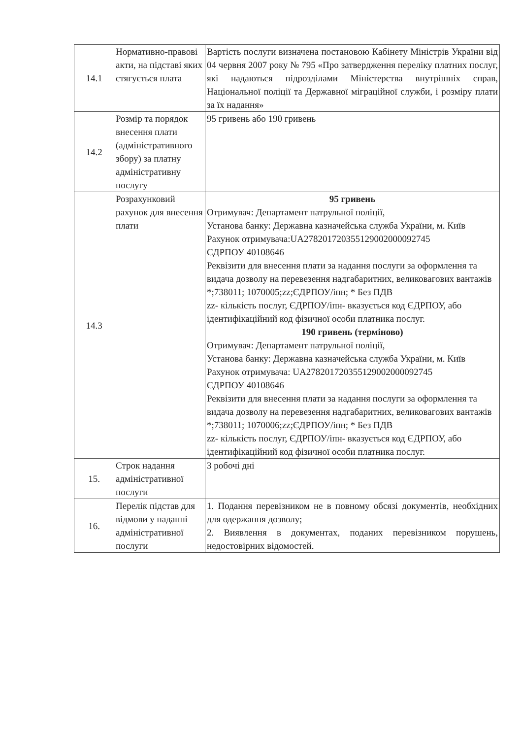| 14.1 | Нормативно-правові акти, на підставі яких стягується плата | Вартість послуги визначена постановою Кабінету Міністрів України від 04 червня 2007 року № 795 «Про затвердження переліку платних послуг, які надаються підрозділами Міністерства внутрішніх справ, Національної поліції та Державної міграційної служби, і розміру плати за їх надання» |
| 14.2 | Розмір та порядок внесення плати (адміністративного збору) за платну адміністративну послугу | 95 гривень або 190 гривень |
| 14.3 | Розрахунковий рахунок для внесення плати | 95 гривень Отримувач: Департамент патрульної поліції, Установа банку: Державна казначейська служба України, м. Київ Рахунок отримувача:UA278201720355129002000092745 ЄДРПОУ 40108646 Реквізити для внесення плати за надання послуги за оформлення та видача дозволу на перевезення надгабаритних, великовагових вантажів *;738011; 1070005;zz;ЄДРПОУ/іпн; * Без ПДВ zz- кількість послуг, ЄДРПОУ/іпн- вказується код ЄДРПОУ, або ідентифікаційний код фізичної особи платника послуг. 190 гривень (терміново) Отримувач: Департамент патрульної поліції, Установа банку: Державна казначейська служба України, м. Київ Рахунок отримувача: UA278201720355129002000092745 ЄДРПОУ 40108646 Реквізити для внесення плати за надання послуги за оформлення та видача дозволу на перевезення надгабаритних, великовагових вантажів *;738011; 1070006;zz;ЄДРПОУ/іпн; * Без ПДВ zz- кількість послуг, ЄДРПОУ/іпн- вказується код ЄДРПОУ, або ідентифікаційний код фізичної особи платника послуг. |
| 15. | Строк надання адміністративної послуги | 3 робочі дні |
| 16. | Перелік підстав для відмови у наданні адміністративної послуги | 1. Подання перевізником не в повному обсязі документів, необхідних для одержання дозволу; 2. Виявлення в документах, поданих перевізником порушень, недостовірних відомостей. |